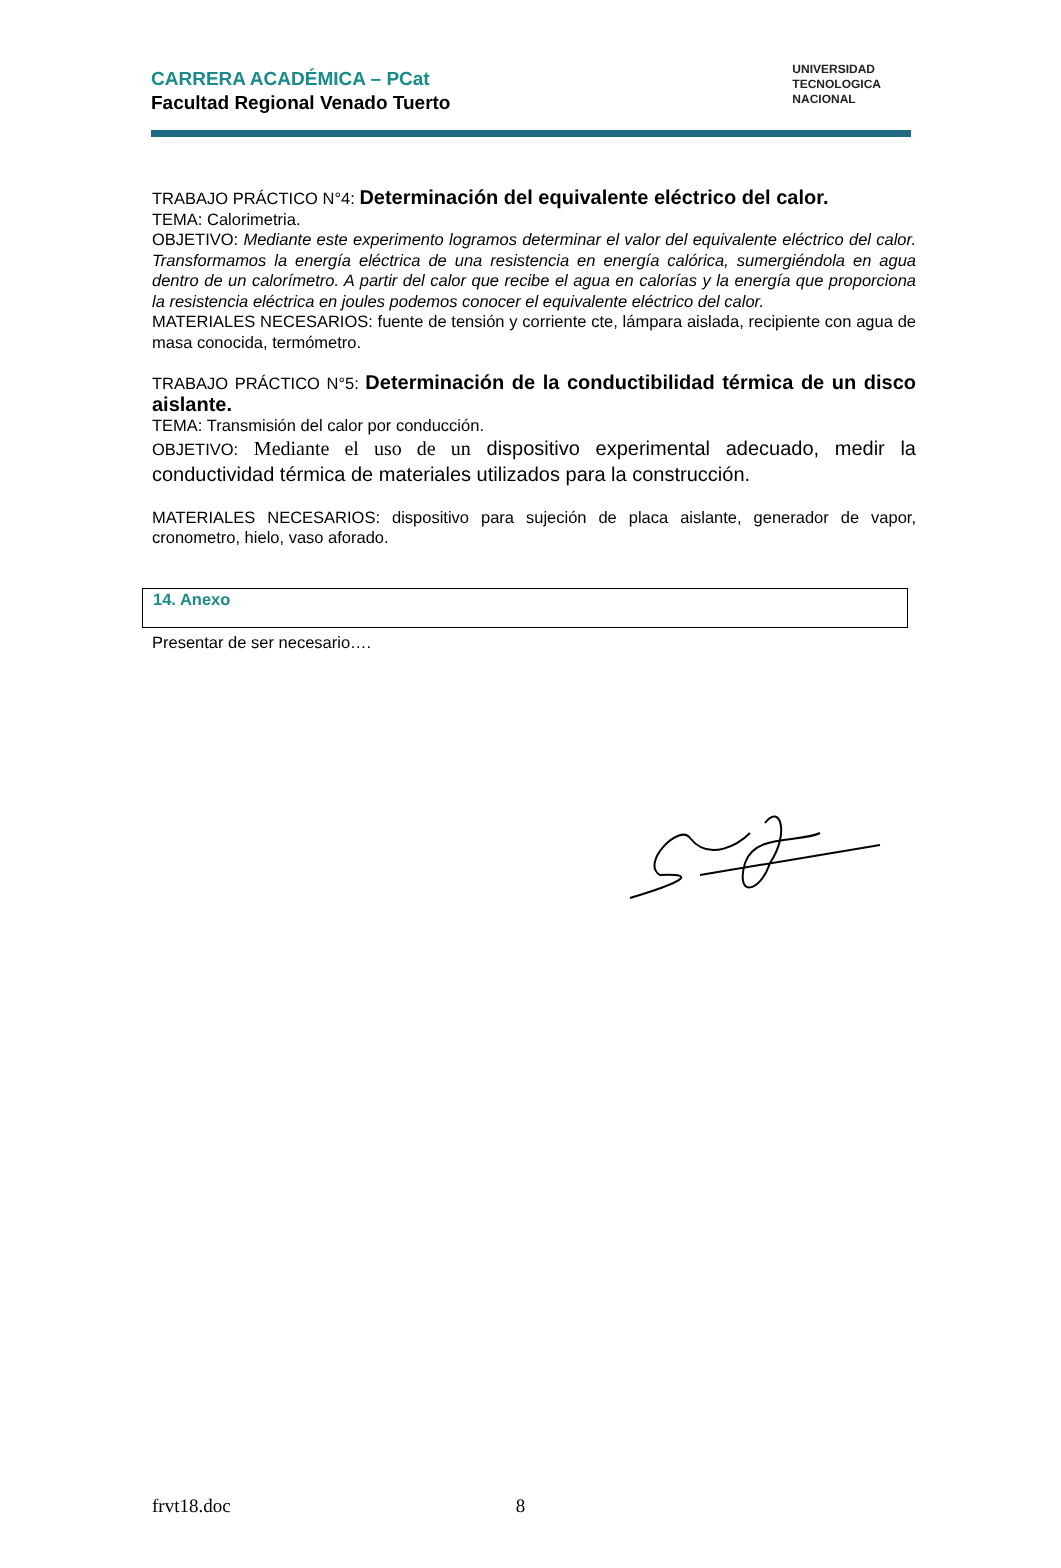CARRERA ACADÉMICA – PCat
Facultad Regional Venado Tuerto
UNIVERSIDAD
TECNOLOGICA
NACIONAL
TRABAJO PRÁCTICO N°4: Determinación del equivalente eléctrico del calor.
TEMA: Calorimetria.
OBJETIVO: Mediante este experimento logramos determinar el valor del equivalente eléctrico del calor. Transformamos la energía eléctrica de una resistencia en energía calórica, sumergiéndola en agua dentro de un calorímetro. A partir del calor que recibe el agua en calorías y la energía que proporciona la resistencia eléctrica en joules podemos conocer el equivalente eléctrico del calor.
MATERIALES NECESARIOS: fuente de tensión y corriente cte, lámpara aislada, recipiente con agua de masa conocida, termómetro.
TRABAJO PRÁCTICO N°5: Determinación de la conductibilidad térmica de un disco aislante.
TEMA: Transmisión del calor por conducción.
OBJETIVO: Mediante el uso de un dispositivo experimental adecuado, medir la conductividad térmica de materiales utilizados para la construcción.
MATERIALES NECESARIOS: dispositivo para sujeción de placa aislante, generador de vapor, cronometro, hielo, vaso aforado.
14. Anexo
Presentar de ser necesario….
frvt18.doc 8